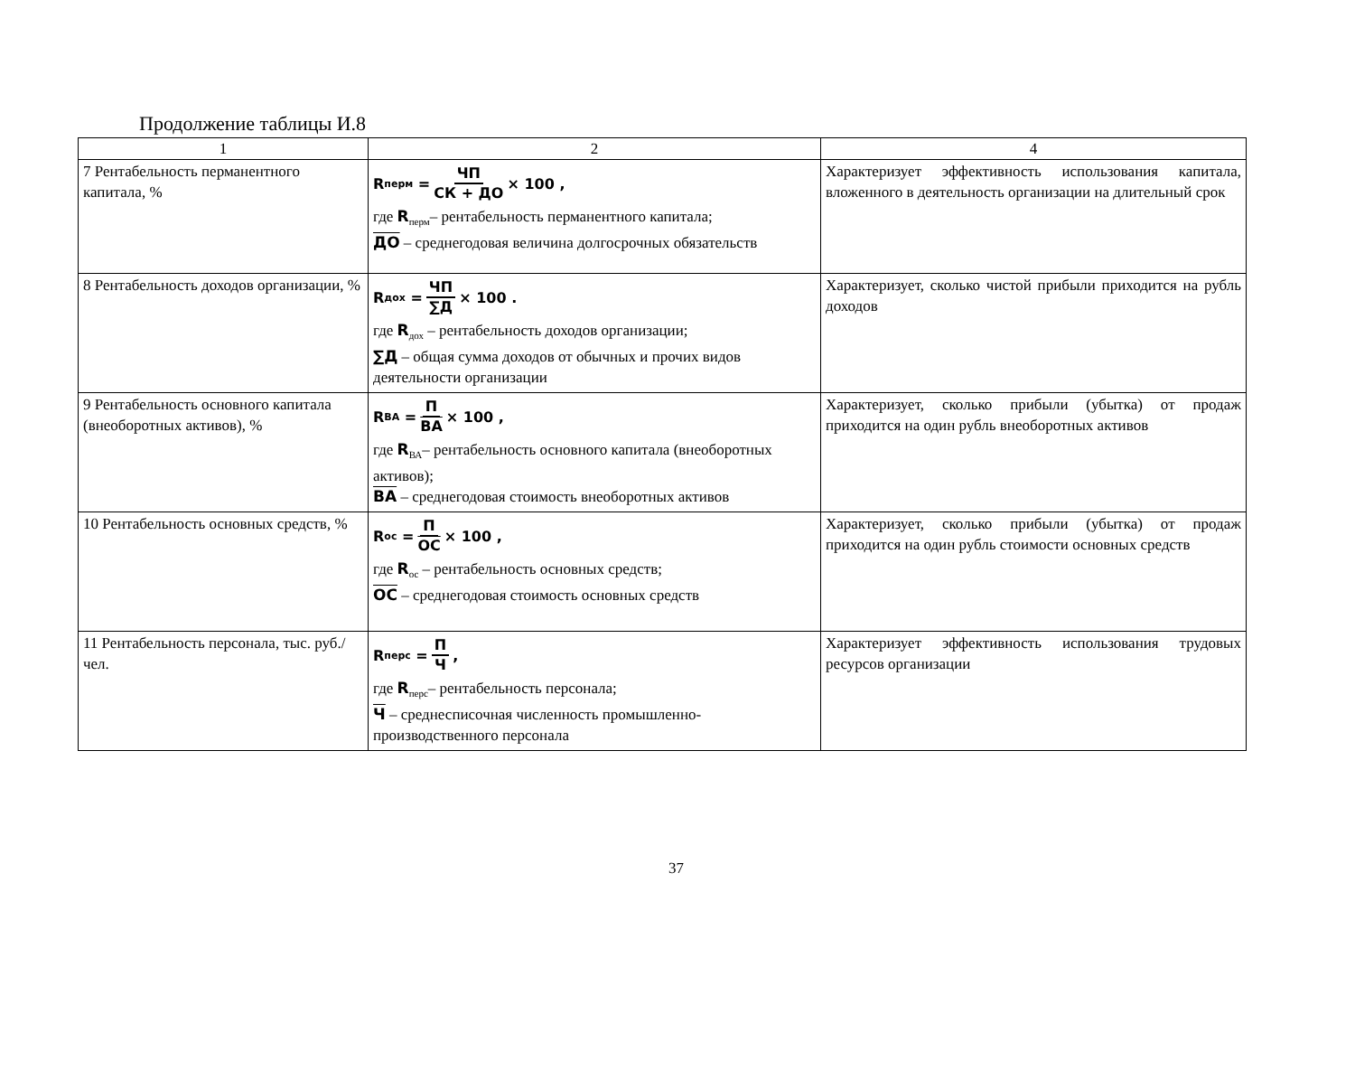Продолжение таблицы И.8
| 1 | 2 | 4 |
| --- | --- | --- |
| 7 Рентабельность перманентного капитала, % | R<sub>перм</sub> = ЧП СК + ДО × 100 , где R<sub>перм</sub>– рентабельность перманентного капитала; ДО – среднегодовая величина долгосрочных обязательств | Характеризует эффективность использования капитала, вложенного в деятельность организации на длительный срок |
| 8 Рентабельность доходов организации, % | R<sub>дох</sub> = ЧП ∑Д × 100 . где R<sub>дох</sub> – рентабельность доходов организации; ∑Д – общая сумма доходов от обычных и прочих видов деятельности организации | Характеризует, сколько чистой прибыли приходится на рубль доходов |
| 9 Рентабельность основного капитала (внеоборотных активов), % | R<sub>ВА</sub> = П ВА × 100 , где R<sub>ВА</sub>– рентабельность основного капитала (внеоборотных активов); ВА – среднегодовая стоимость внеоборотных активов | Характеризует, сколько прибыли (убытка) от продаж приходится на один рубль внеоборотных активов |
| 10 Рентабельность основных средств, % | R<sub>ос</sub> = П ОС × 100 , где R<sub>ос</sub> – рентабельность основных средств; ОС – среднегодовая стоимость основных средств | Характеризует, сколько прибыли (убытка) от продаж приходится на один рубль стоимости основных средств |
| 11 Рентабельность персонала, тыс. руб./чел. | R<sub>перс</sub> = П Ч , где R<sub>перс</sub>– рентабельность персонала; Ч – среднесписочная численность промышленно-производственного персонала | Характеризует эффективность использования трудовых ресурсов организации |
37